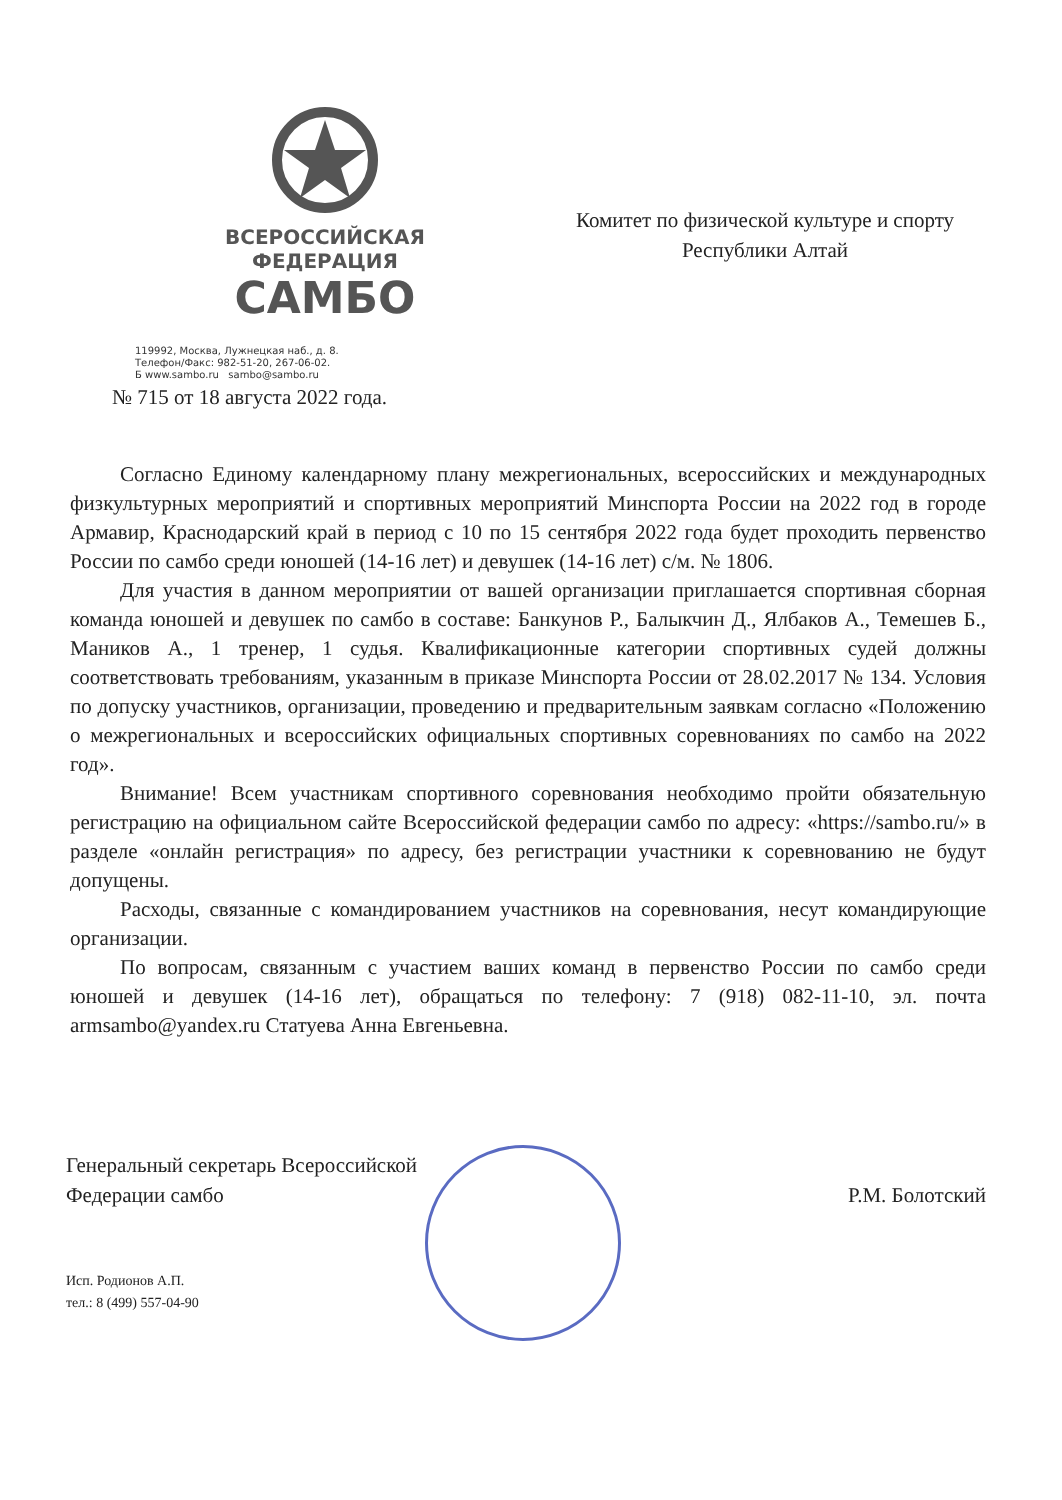ВСЕРОССИЙСКАЯ
ФЕДЕРАЦИЯ
САМБО
119992, Москва, Лужнецкая наб., д. 8.
Телефон/Факс: 982-51-20, 267-06-02.
Б www.sambo.ru sambo@sambo.ru
Комитет по физической культуре и спорту
Республики Алтай
№ 715 от 18 августа 2022 года.
Согласно Единому календарному плану межрегиональных, всероссийских и международных физкультурных мероприятий и спортивных мероприятий Минспорта России на 2022 год в городе Армавир, Краснодарский край в период с 10 по 15 сентября 2022 года будет проходить первенство России по самбо среди юношей (14-16 лет) и девушек (14-16 лет) с/м. № 1806.
Для участия в данном мероприятии от вашей организации приглашается спортивная сборная команда юношей и девушек по самбо в составе: Банкунов Р., Балыкчин Д., Ялбаков А., Темешев Б., Маников А., 1 тренер, 1 судья. Квалификационные категории спортивных судей должны соответствовать требованиям, указанным в приказе Минспорта России от 28.02.2017 № 134. Условия по допуску участников, организации, проведению и предварительным заявкам согласно «Положению о межрегиональных и всероссийских официальных спортивных соревнованиях по самбо на 2022 год».
Внимание! Всем участникам спортивного соревнования необходимо пройти обязательную регистрацию на официальном сайте Всероссийской федерации самбо по адресу: «https://sambo.ru/» в разделе «онлайн регистрация» по адресу, без регистрации участники к соревнованию не будут допущены.
Расходы, связанные с командированием участников на соревнования, несут командирующие организации.
По вопросам, связанным с участием ваших команд в первенство России по самбо среди юношей и девушек (14-16 лет), обращаться по телефону: 7 (918) 082-11-10, эл. почта armsambo@yandex.ru Статуева Анна Евгеньевна.
Генеральный секретарь Всероссийской
Федерации самбо
Р.М. Болотский
Исп. Родионов А.П.
тел.: 8 (499) 557-04-90